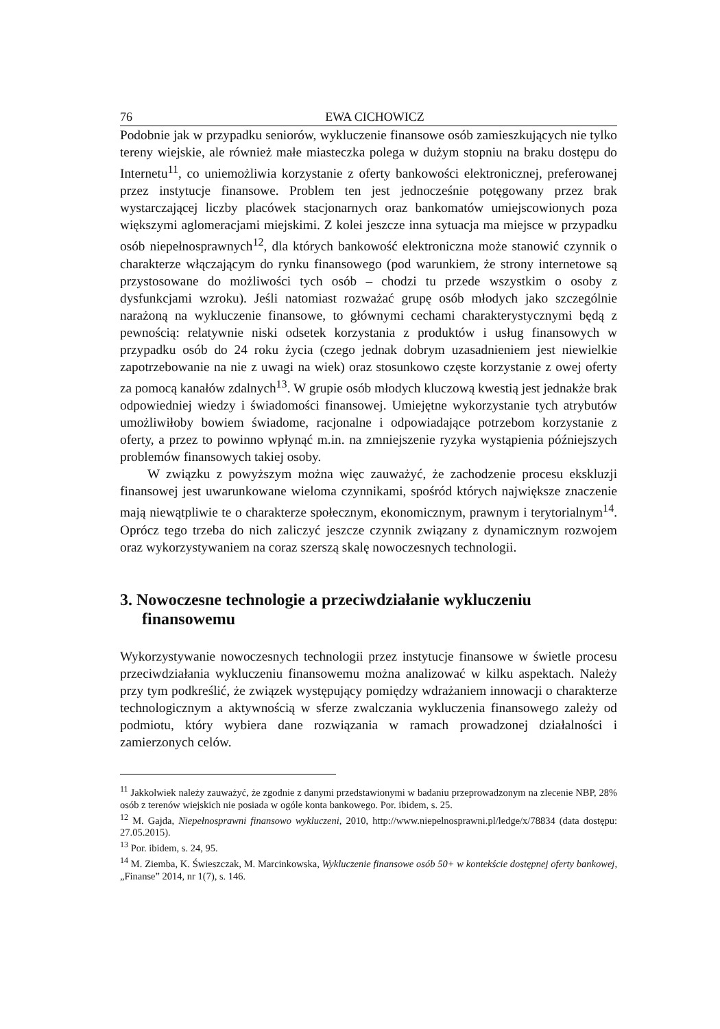76 EWA CICHOWICZ
Podobnie jak w przypadku seniorów, wykluczenie finansowe osób zamieszkujących nie tylko tereny wiejskie, ale również małe miasteczka polega w dużym stopniu na braku dostępu do Internetu<sup>11</sup>, co uniemożliwia korzystanie z oferty bankowości elektronicznej, preferowanej przez instytucje finansowe. Problem ten jest jednocześnie potęgowany przez brak wystarczającej liczby placówek stacjonarnych oraz bankomatów umiejscowionych poza większymi aglomeracjami miejskimi. Z kolei jeszcze inna sytuacja ma miejsce w przypadku osób niepełnosprawnych<sup>12</sup>, dla których bankowość elektroniczna może stanowić czynnik o charakterze włączającym do rynku finansowego (pod warunkiem, że strony internetowe są przystosowane do możliwości tych osób – chodzi tu przede wszystkim o osoby z dysfunkcjami wzroku). Jeśli natomiast rozważać grupę osób młodych jako szczególnie narażoną na wykluczenie finansowe, to głównymi cechami charakterystycznymi będą z pewnością: relatywnie niski odsetek korzystania z produktów i usług finansowych w przypadku osób do 24 roku życia (czego jednak dobrym uzasadnieniem jest niewielkie zapotrzebowanie na nie z uwagi na wiek) oraz stosunkowo częste korzystanie z owej oferty za pomocą kanałów zdalnych<sup>13</sup>. W grupie osób młodych kluczową kwestią jest jednakże brak odpowiedniej wiedzy i świadomości finansowej. Umiejętne wykorzystanie tych atrybutów umożliwiłoby bowiem świadome, racjonalne i odpowiadające potrzebom korzystanie z oferty, a przez to powinno wpłynąć m.in. na zmniejszenie ryzyka wystąpienia późniejszych problemów finansowych takiej osoby.
W związku z powyższym można więc zauważyć, że zachodzenie procesu ekskluzji finansowej jest uwarunkowane wieloma czynnikami, spośród których największe znaczenie mają niewątpliwie te o charakterze społecznym, ekonomicznym, prawnym i terytorialnym<sup>14</sup>. Oprócz tego trzeba do nich zaliczyć jeszcze czynnik związany z dynamicznym rozwojem oraz wykorzystywaniem na coraz szerszą skalę nowoczesnych technologii.
3. Nowoczesne technologie a przeciwdziałanie wykluczeniu finansowemu
Wykorzystywanie nowoczesnych technologii przez instytucje finansowe w świetle procesu przeciwdziałania wykluczeniu finansowemu można analizować w kilku aspektach. Należy przy tym podkreślić, że związek występujący pomiędzy wdrażaniem innowacji o charakterze technologicznym a aktywnością w sferze zwalczania wykluczenia finansowego zależy od podmiotu, który wybiera dane rozwiązania w ramach prowadzonej działalności i zamierzonych celów.
<sup>11</sup> Jakkolwiek należy zauważyć, że zgodnie z danymi przedstawionymi w badaniu przeprowadzonym na zlecenie NBP, 28% osób z terenów wiejskich nie posiada w ogóle konta bankowego. Por. ibidem, s. 25.
<sup>12</sup> M. Gajda, Niepełnosprawni finansowo wykluczeni, 2010, http://www.niepelnosprawni.pl/ledge/x/78834 (data dostępu: 27.05.2015).
<sup>13</sup> Por. ibidem, s. 24, 95.
<sup>14</sup> M. Ziemba, K. Świeszczak, M. Marcinkowska, Wykluczenie finansowe osób 50+ w kontekście dostępnej oferty bankowej, „Finanse” 2014, nr 1(7), s. 146.